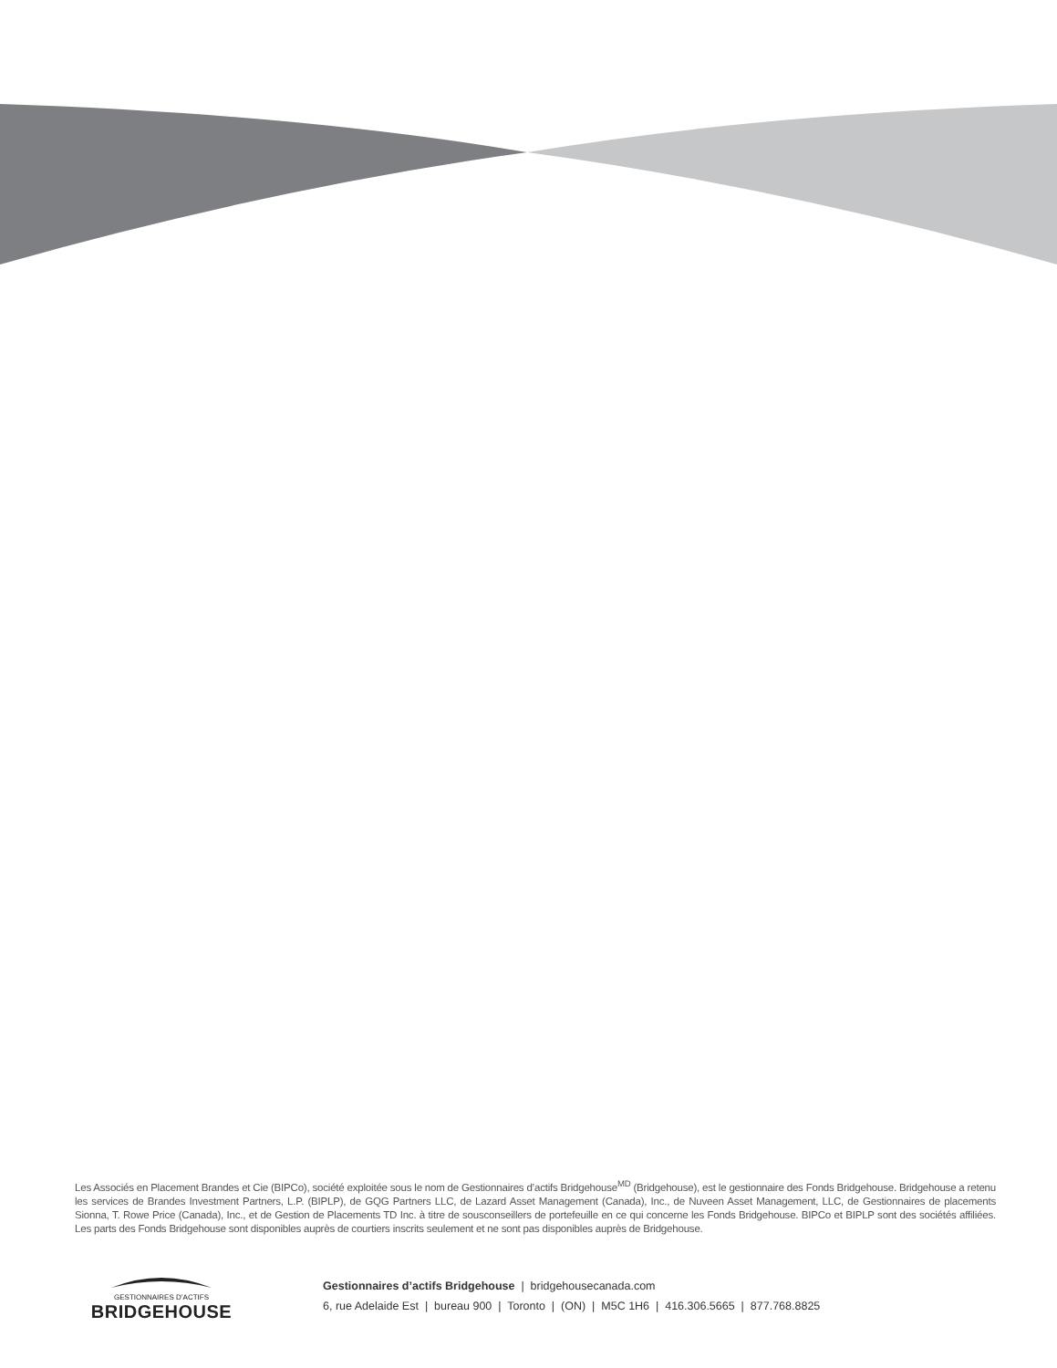Les Associés en Placement Brandes et Cie (BIPCo), société exploitée sous le nom de Gestionnaires d’actifs Bridgehouse<sup>MD</sup> (Bridgehouse), est le gestionnaire des Fonds Bridgehouse. Bridgehouse a retenu les services de Brandes Investment Partners, L.P. (BIPLP), de GQG Partners LLC, de Lazard Asset Management (Canada), Inc., de Nuveen Asset Management, LLC, de Gestionnaires de placements Sionna, T. Rowe Price (Canada), Inc., et de Gestion de Placements TD Inc. à titre de sousconseillers de portefeuille en ce qui concerne les Fonds Bridgehouse. BIPCo et BIPLP sont des sociétés affiliées. Les parts des Fonds Bridgehouse sont disponibles auprès de courtiers inscrits seulement et ne sont pas disponibles auprès de Bridgehouse.
GESTIONNAIRES D’ACTIFS
BRIDGEHOUSE
Gestionnaires d’actifs Bridgehouse | bridgehousecanada.com
6, rue Adelaide Est | bureau 900 | Toronto | (ON) | M5C 1H6 | 416.306.5665 | 877.768.8825